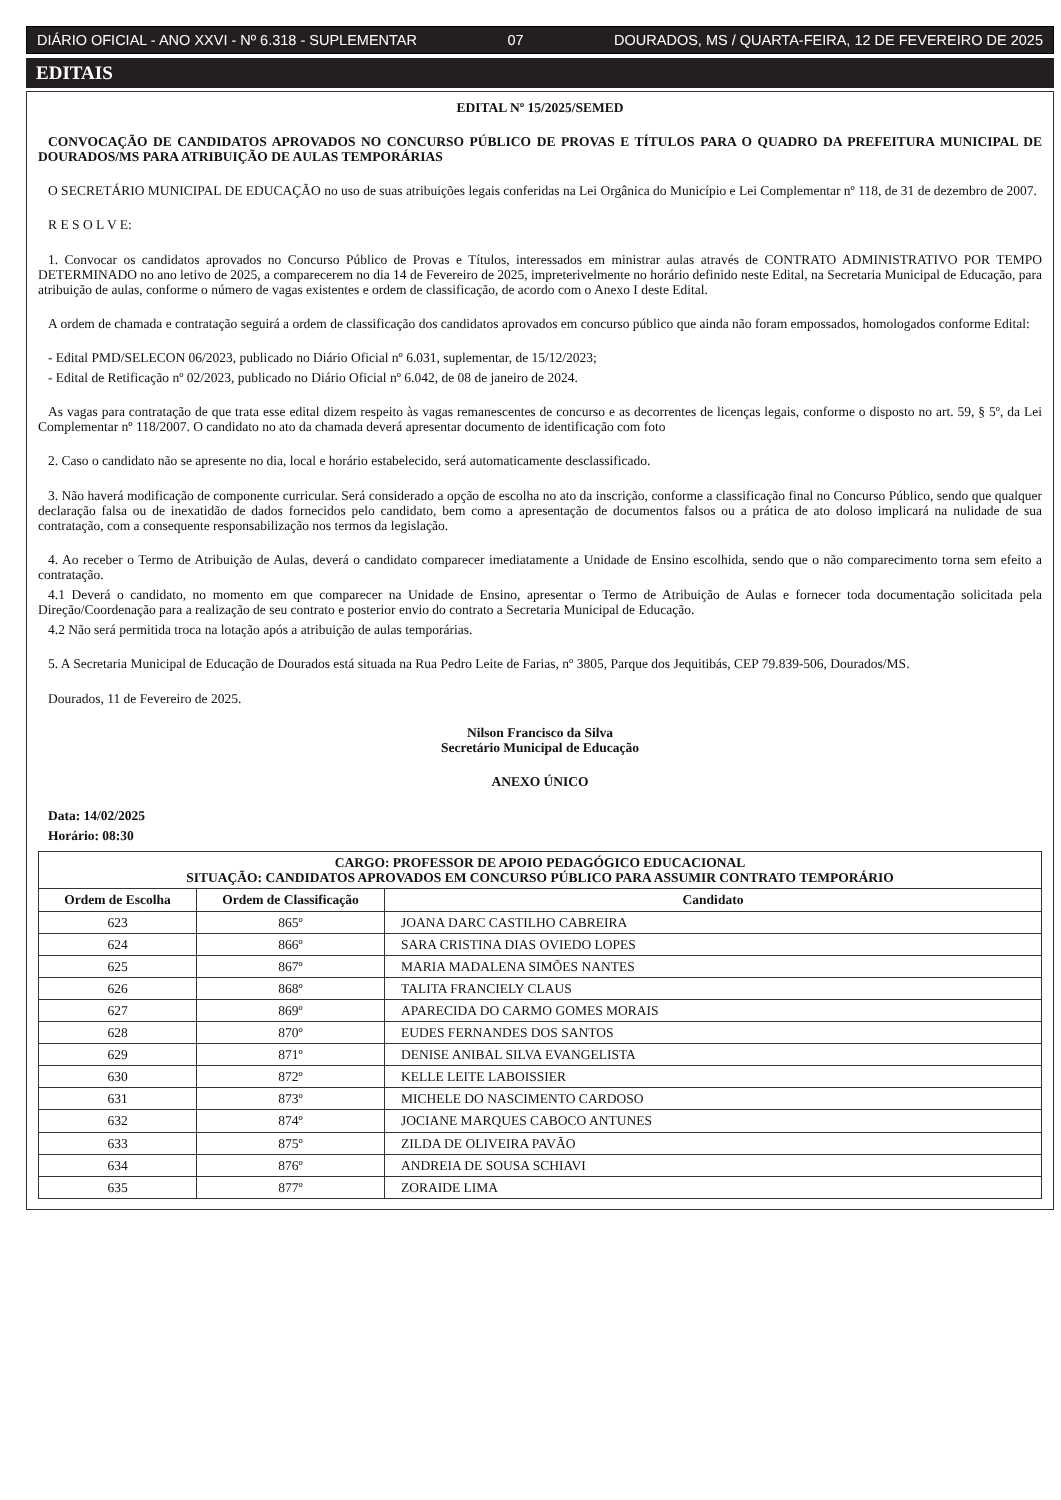DIÁRIO OFICIAL - ANO XXVI - Nº 6.318 - SUPLEMENTAR 07 DOURADOS, MS / QUARTA-FEIRA, 12 DE FEVEREIRO DE 2025
EDITAIS
EDITAL Nº 15/2025/SEMED
CONVOCAÇÃO DE CANDIDATOS APROVADOS NO CONCURSO PÚBLICO DE PROVAS E TÍTULOS PARA O QUADRO DA PREFEITURA MUNICIPAL DE DOURADOS/MS PARA ATRIBUIÇÃO DE AULAS TEMPORÁRIAS
O SECRETÁRIO MUNICIPAL DE EDUCAÇÃO no uso de suas atribuições legais conferidas na Lei Orgânica do Município e Lei Complementar nº 118, de 31 de dezembro de 2007.
R E S O L V E:
1. Convocar os candidatos aprovados no Concurso Público de Provas e Títulos, interessados em ministrar aulas através de CONTRATO ADMINISTRATIVO POR TEMPO DETERMINADO no ano letivo de 2025, a comparecerem no dia 14 de Fevereiro de 2025, impreterivelmente no horário definido neste Edital, na Secretaria Municipal de Educação, para atribuição de aulas, conforme o número de vagas existentes e ordem de classificação, de acordo com o Anexo I deste Edital.
A ordem de chamada e contratação seguirá a ordem de classificação dos candidatos aprovados em concurso público que ainda não foram empossados, homologados conforme Edital:
- Edital PMD/SELECON 06/2023, publicado no Diário Oficial nº 6.031, suplementar, de 15/12/2023;
- Edital de Retificação nº 02/2023, publicado no Diário Oficial nº 6.042, de 08 de janeiro de 2024.
As vagas para contratação de que trata esse edital dizem respeito às vagas remanescentes de concurso e as decorrentes de licenças legais, conforme o disposto no art. 59, § 5º, da Lei Complementar nº 118/2007. O candidato no ato da chamada deverá apresentar documento de identificação com foto
2. Caso o candidato não se apresente no dia, local e horário estabelecido, será automaticamente desclassificado.
3. Não haverá modificação de componente curricular. Será considerado a opção de escolha no ato da inscrição, conforme a classificação final no Concurso Público, sendo que qualquer declaração falsa ou de inexatidão de dados fornecidos pelo candidato, bem como a apresentação de documentos falsos ou a prática de ato doloso implicará na nulidade de sua contratação, com a consequente responsabilização nos termos da legislação.
4. Ao receber o Termo de Atribuição de Aulas, deverá o candidato comparecer imediatamente a Unidade de Ensino escolhida, sendo que o não comparecimento torna sem efeito a contratação.
4.1 Deverá o candidato, no momento em que comparecer na Unidade de Ensino, apresentar o Termo de Atribuição de Aulas e fornecer toda documentação solicitada pela Direção/Coordenação para a realização de seu contrato e posterior envio do contrato a Secretaria Municipal de Educação.
4.2 Não será permitida troca na lotação após a atribuição de aulas temporárias.
5. A Secretaria Municipal de Educação de Dourados está situada na Rua Pedro Leite de Farias, nº 3805, Parque dos Jequitibás, CEP 79.839-506, Dourados/MS.
Dourados, 11 de Fevereiro de 2025.
Nilson Francisco da Silva
Secretário Municipal de Educação
ANEXO ÚNICO
Data: 14/02/2025
Horário: 08:30
| CARGO: PROFESSOR DE APOIO PEDAGÓGICO EDUCACIONAL SITUAÇÃO: CANDIDATOS APROVADOS EM CONCURSO PÚBLICO PARA ASSUMIR CONTRATO TEMPORÁRIO | | |
| --- | --- | --- |
| Ordem de Escolha | Ordem de Classificação | Candidato |
| 623 | 865º | JOANA DARC CASTILHO CABREIRA |
| 624 | 866º | SARA CRISTINA DIAS OVIEDO LOPES |
| 625 | 867º | MARIA MADALENA SIMÕES NANTES |
| 626 | 868º | TALITA FRANCIELY CLAUS |
| 627 | 869º | APARECIDA DO CARMO GOMES MORAIS |
| 628 | 870º | EUDES FERNANDES DOS SANTOS |
| 629 | 871º | DENISE ANIBAL SILVA EVANGELISTA |
| 630 | 872º | KELLE LEITE LABOISSIER |
| 631 | 873º | MICHELE DO NASCIMENTO CARDOSO |
| 632 | 874º | JOCIANE MARQUES CABOCO ANTUNES |
| 633 | 875º | ZILDA DE OLIVEIRA PAVÃO |
| 634 | 876º | ANDREIA DE SOUSA SCHIAVI |
| 635 | 877º | ZORAIDE LIMA |